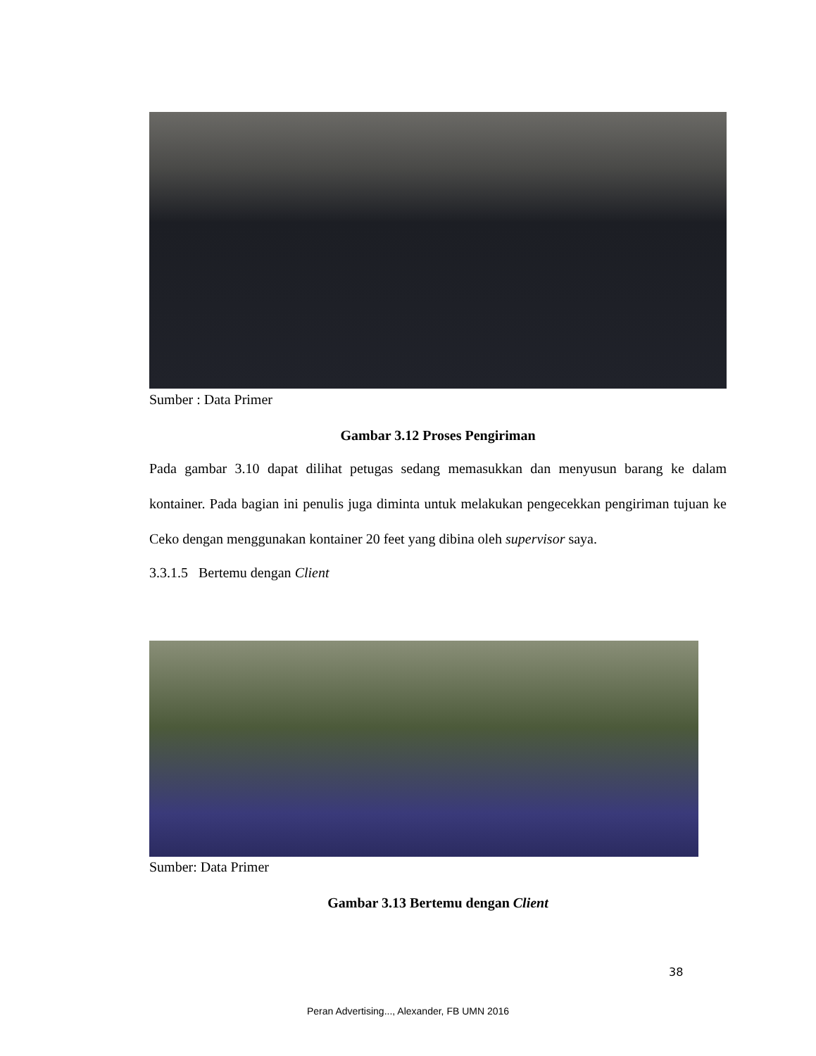Sumber : Data Primer
Gambar 3.12 Proses Pengiriman
Pada gambar 3.10 dapat dilihat petugas sedang memasukkan dan menyusun barang ke dalam kontainer. Pada bagian ini penulis juga diminta untuk melakukan pengecekkan pengiriman tujuan ke Ceko dengan menggunakan kontainer 20 feet yang dibina oleh supervisor saya.
3.3.1.5 Bertemu dengan Client
Sumber: Data Primer
Gambar 3.13 Bertemu dengan Client
38
Peran Advertising..., Alexander, FB UMN 2016